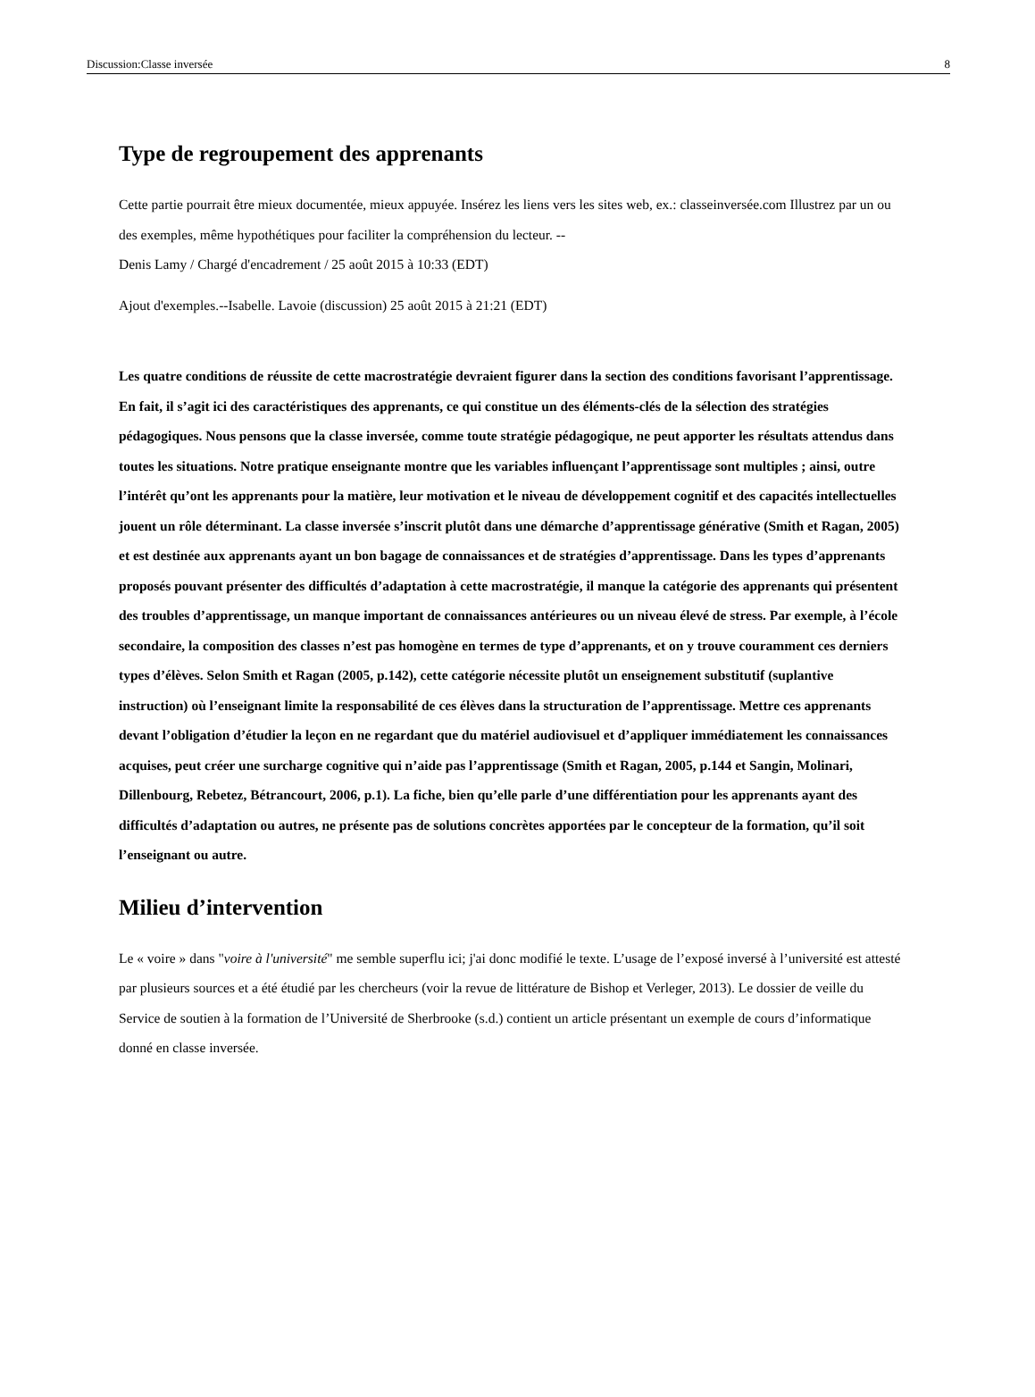Discussion:Classe inversée 8
Type de regroupement des apprenants
Cette partie pourrait être mieux documentée, mieux appuyée. Insérez les liens vers les sites web, ex.: classeinversée.com Illustrez par un ou des exemples, même hypothétiques pour faciliter la compréhension du lecteur. --
Denis Lamy / Chargé d'encadrement / 25 août 2015 à 10:33 (EDT)
Ajout d'exemples.--Isabelle. Lavoie (discussion) 25 août 2015 à 21:21 (EDT)
Les quatre conditions de réussite de cette macrostratégie devraient figurer dans la section des conditions favorisant l’apprentissage. En fait, il s’agit ici des caractéristiques des apprenants, ce qui constitue un des éléments-clés de la sélection des stratégies pédagogiques. Nous pensons que la classe inversée, comme toute stratégie pédagogique, ne peut apporter les résultats attendus dans toutes les situations. Notre pratique enseignante montre que les variables influençant l’apprentissage sont multiples ; ainsi, outre l’intérêt qu’ont les apprenants pour la matière, leur motivation et le niveau de développement cognitif et des capacités intellectuelles jouent un rôle déterminant. La classe inversée s’inscrit plutôt dans une démarche d’apprentissage générative (Smith et Ragan, 2005) et est destinée aux apprenants ayant un bon bagage de connaissances et de stratégies d’apprentissage. Dans les types d’apprenants proposés pouvant présenter des difficultés d’adaptation à cette macrostratégie, il manque la catégorie des apprenants qui présentent des troubles d’apprentissage, un manque important de connaissances antérieures ou un niveau élevé de stress. Par exemple, à l’école secondaire, la composition des classes n’est pas homogène en termes de type d’apprenants, et on y trouve couramment ces derniers types d’élèves. Selon Smith et Ragan (2005, p.142), cette catégorie nécessite plutôt un enseignement substitutif (suplantive instruction) où l’enseignant limite la responsabilité de ces élèves dans la structuration de l’apprentissage. Mettre ces apprenants devant l’obligation d’étudier la leçon en ne regardant que du matériel audiovisuel et d’appliquer immédiatement les connaissances acquises, peut créer une surcharge cognitive qui n’aide pas l’apprentissage (Smith et Ragan, 2005, p.144 et Sangin, Molinari, Dillenbourg, Rebetez, Bétrancourt, 2006, p.1). La fiche, bien qu’elle parle d’une différentiation pour les apprenants ayant des difficultés d’adaptation ou autres, ne présente pas de solutions concrètes apportées par le concepteur de la formation, qu’il soit l’enseignant ou autre.
Milieu d’intervention
Le « voire » dans "voire à l'université" me semble superflu ici; j'ai donc modifié le texte. L’usage de l’exposé inversé à l’université est attesté par plusieurs sources et a été étudié par les chercheurs (voir la revue de littérature de Bishop et Verleger, 2013). Le dossier de veille du Service de soutien à la formation de l’Université de Sherbrooke (s.d.) contient un article présentant un exemple de cours d’informatique donné en classe inversée.